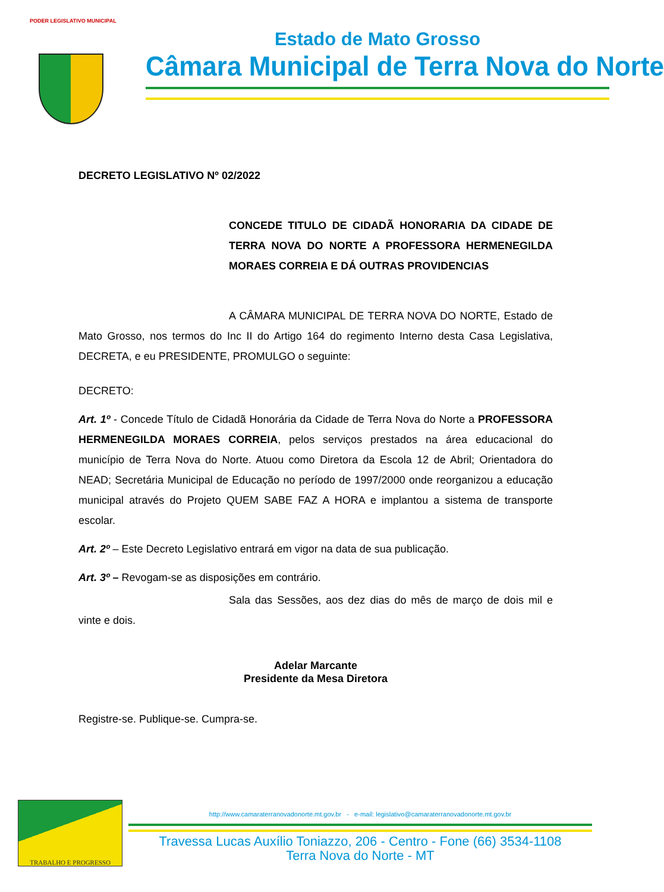PODER LEGISLATIVO MUNICIPAL
Estado de Mato Grosso
Câmara Municipal de Terra Nova do Norte
DECRETO LEGISLATIVO Nº 02/2022
CONCEDE TITULO DE CIDADÃ HONORARIA DA CIDADE DE TERRA NOVA DO NORTE A PROFESSORA HERMENEGILDA MORAES CORREIA E DÁ OUTRAS PROVIDENCIAS
A CÂMARA MUNICIPAL DE TERRA NOVA DO NORTE, Estado de Mato Grosso, nos termos do Inc II do Artigo 164 do regimento Interno desta Casa Legislativa, DECRETA, e eu PRESIDENTE, PROMULGO o seguinte:
DECRETO:
Art. 1º - Concede Título de Cidadã Honorária da Cidade de Terra Nova do Norte a PROFESSORA HERMENEGILDA MORAES CORREIA, pelos serviços prestados na área educacional do município de Terra Nova do Norte. Atuou como Diretora da Escola 12 de Abril; Orientadora do NEAD; Secretária Municipal de Educação no período de 1997/2000 onde reorganizou a educação municipal através do Projeto QUEM SABE FAZ A HORA e implantou a sistema de transporte escolar.
Art. 2º – Este Decreto Legislativo entrará em vigor na data de sua publicação.
Art. 3º – Revogam-se as disposições em contrário.
Sala das Sessões, aos dez dias do mês de março de dois mil e vinte e dois.
Adelar Marcante
Presidente da Mesa Diretora
Registre-se. Publique-se. Cumpra-se.
TRABALHO E PROGRESSO
http://www.camaraterranovadonorte.mt.gov.br - e-mail: legislativo@camaraterranovadonorte.mt.gov.br
Travessa Lucas Auxílio Toniazzo, 206 - Centro - Fone (66) 3534-1108
Terra Nova do Norte - MT